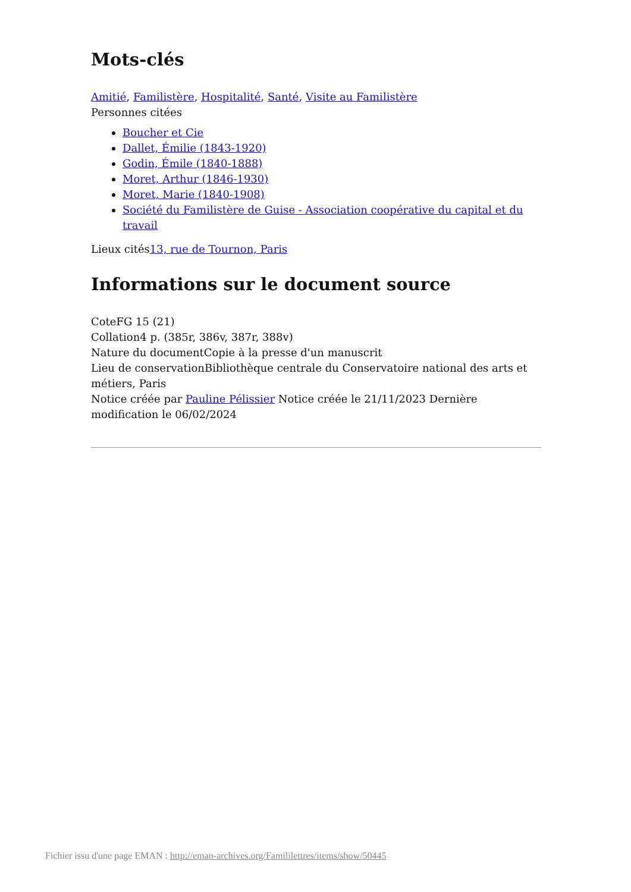Mots-clés
Amitié, Familistère, Hospitalité, Santé, Visite au Familistère
Personnes citées
Boucher et Cie
Dallet, Émilie (1843-1920)
Godin, Émile (1840-1888)
Moret, Arthur (1846-1930)
Moret, Marie (1840-1908)
Société du Familistère de Guise - Association coopérative du capital et du travail
Lieux cités13, rue de Tournon, Paris
Informations sur le document source
CoteFG 15 (21)
Collation4 p. (385r, 386v, 387r, 388v)
Nature du documentCopie à la presse d'un manuscrit
Lieu de conservationBibliothèque centrale du Conservatoire national des arts et métiers, Paris
Notice créée par Pauline Pélissier Notice créée le 21/11/2023 Dernière modification le 06/02/2024
Fichier issu d'une page EMAN : http://eman-archives.org/Famililettres/items/show/50445